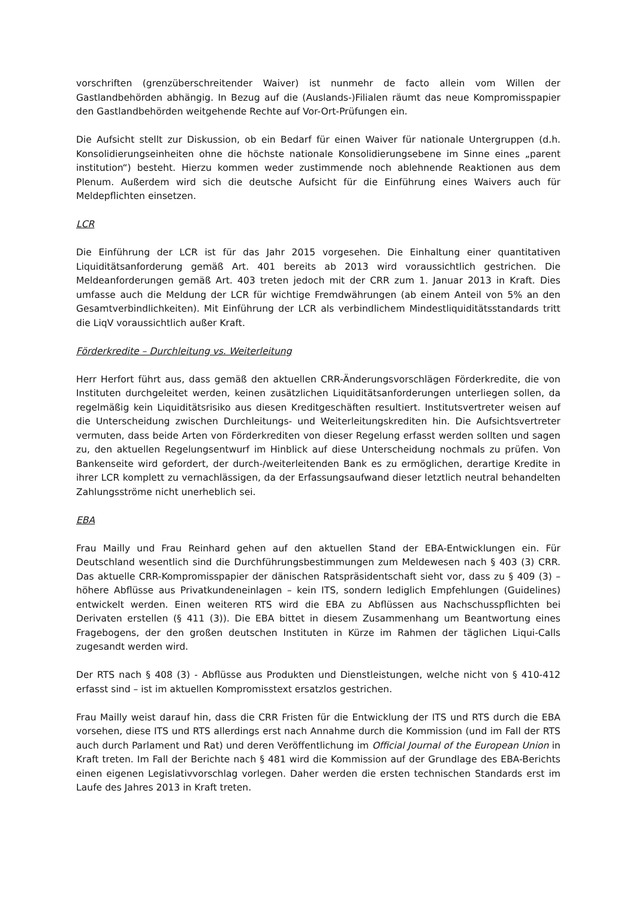vorschriften (grenzüberschreitender Waiver) ist nunmehr de facto allein vom Willen der Gastlandbehörden abhängig. In Bezug auf die (Auslands-)Filialen räumt das neue Kompromisspapier den Gastlandbehörden weitgehende Rechte auf Vor-Ort-Prüfungen ein.
Die Aufsicht stellt zur Diskussion, ob ein Bedarf für einen Waiver für nationale Untergruppen (d.h. Konsolidierungseinheiten ohne die höchste nationale Konsolidierungsebene im Sinne eines „parent institution“) besteht. Hierzu kommen weder zustimmende noch ablehnende Reaktionen aus dem Plenum. Außerdem wird sich die deutsche Aufsicht für die Einführung eines Waivers auch für Meldepflichten einsetzen.
LCR
Die Einführung der LCR ist für das Jahr 2015 vorgesehen. Die Einhaltung einer quantitativen Liquiditätsanforderung gemäß Art. 401 bereits ab 2013 wird voraussichtlich gestrichen. Die Meldeanforderungen gemäß Art. 403 treten jedoch mit der CRR zum 1. Januar 2013 in Kraft. Dies umfasse auch die Meldung der LCR für wichtige Fremdwährungen (ab einem Anteil von 5% an den Gesamtverbindlichkeiten). Mit Einführung der LCR als verbindlichem Mindestliquiditätsstandards tritt die LiqV voraussichtlich außer Kraft.
Förderkredite – Durchleitung vs. Weiterleitung
Herr Herfort führt aus, dass gemäß den aktuellen CRR-Änderungsvorschlägen Förderkredite, die von Instituten durchgeleitet werden, keinen zusätzlichen Liquiditätsanforderungen unterliegen sollen, da regelmäßig kein Liquiditätsrisiko aus diesen Kreditgeschäften resultiert. Institutsvertreter weisen auf die Unterscheidung zwischen Durchleitungs- und Weiterleitungskrediten hin. Die Aufsichtsvertreter vermuten, dass beide Arten von Förderkrediten von dieser Regelung erfasst werden sollten und sagen zu, den aktuellen Regelungsentwurf im Hinblick auf diese Unterscheidung nochmals zu prüfen. Von Bankenseite wird gefordert, der durch-/weiterleitenden Bank es zu ermöglichen, derartige Kredite in ihrer LCR komplett zu vernachlässigen, da der Erfassungsaufwand dieser letztlich neutral behandelten Zahlungsströme nicht unerheblich sei.
EBA
Frau Mailly und Frau Reinhard gehen auf den aktuellen Stand der EBA-Entwicklungen ein. Für Deutschland wesentlich sind die Durchführungsbestimmungen zum Meldewesen nach § 403 (3) CRR. Das aktuelle CRR-Kompromisspapier der dänischen Ratspräsidentschaft sieht vor, dass zu § 409 (3) – höhere Abflüsse aus Privatkundeneinlagen – kein ITS, sondern lediglich Empfehlungen (Guidelines) entwickelt werden. Einen weiteren RTS wird die EBA zu Abflüssen aus Nachschusspflichten bei Derivaten erstellen (§ 411 (3)). Die EBA bittet in diesem Zusammenhang um Beantwortung eines Fragebogens, der den großen deutschen Instituten in Kürze im Rahmen der täglichen Liqui-Calls zugesandt werden wird.
Der RTS nach § 408 (3) - Abflüsse aus Produkten und Dienstleistungen, welche nicht von § 410-412 erfasst sind – ist im aktuellen Kompromisstext ersatzlos gestrichen.
Frau Mailly weist darauf hin, dass die CRR Fristen für die Entwicklung der ITS und RTS durch die EBA vorsehen, diese ITS und RTS allerdings erst nach Annahme durch die Kommission (und im Fall der RTS auch durch Parlament und Rat) und deren Veröffentlichung im Official Journal of the European Union in Kraft treten. Im Fall der Berichte nach § 481 wird die Kommission auf der Grundlage des EBA-Berichts einen eigenen Legislativvorschlag vorlegen. Daher werden die ersten technischen Standards erst im Laufe des Jahres 2013 in Kraft treten.